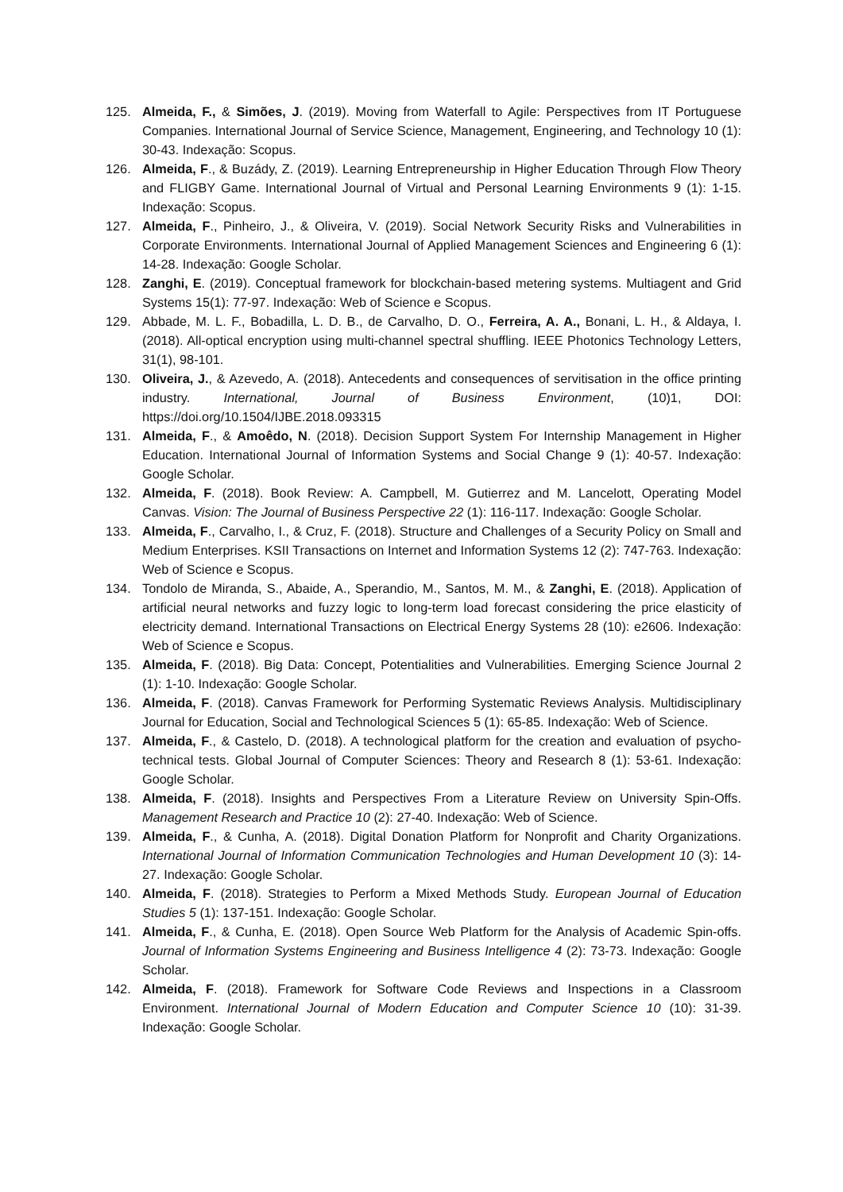125. Almeida, F., & Simões, J. (2019). Moving from Waterfall to Agile: Perspectives from IT Portuguese Companies. International Journal of Service Science, Management, Engineering, and Technology 10 (1): 30-43. Indexação: Scopus.
126. Almeida, F., & Buzády, Z. (2019). Learning Entrepreneurship in Higher Education Through Flow Theory and FLIGBY Game. International Journal of Virtual and Personal Learning Environments 9 (1): 1-15. Indexação: Scopus.
127. Almeida, F., Pinheiro, J., & Oliveira, V. (2019). Social Network Security Risks and Vulnerabilities in Corporate Environments. International Journal of Applied Management Sciences and Engineering 6 (1): 14-28. Indexação: Google Scholar.
128. Zanghi, E. (2019). Conceptual framework for blockchain-based metering systems. Multiagent and Grid Systems 15(1): 77-97. Indexação: Web of Science e Scopus.
129. Abbade, M. L. F., Bobadilla, L. D. B., de Carvalho, D. O., Ferreira, A. A., Bonani, L. H., & Aldaya, I. (2018). All-optical encryption using multi-channel spectral shuffling. IEEE Photonics Technology Letters, 31(1), 98-101.
130. Oliveira, J., & Azevedo, A. (2018). Antecedents and consequences of servitisation in the office printing industry. International, Journal of Business Environment, (10)1, DOI: https://doi.org/10.1504/IJBE.2018.093315
131. Almeida, F., & Amoêdo, N. (2018). Decision Support System For Internship Management in Higher Education. International Journal of Information Systems and Social Change 9 (1): 40-57. Indexação: Google Scholar.
132. Almeida, F. (2018). Book Review: A. Campbell, M. Gutierrez and M. Lancelott, Operating Model Canvas. Vision: The Journal of Business Perspective 22 (1): 116-117. Indexação: Google Scholar.
133. Almeida, F., Carvalho, I., & Cruz, F. (2018). Structure and Challenges of a Security Policy on Small and Medium Enterprises. KSII Transactions on Internet and Information Systems 12 (2): 747-763. Indexação: Web of Science e Scopus.
134. Tondolo de Miranda, S., Abaide, A., Sperandio, M., Santos, M. M., & Zanghi, E. (2018). Application of artificial neural networks and fuzzy logic to long-term load forecast considering the price elasticity of electricity demand. International Transactions on Electrical Energy Systems 28 (10): e2606. Indexação: Web of Science e Scopus.
135. Almeida, F. (2018). Big Data: Concept, Potentialities and Vulnerabilities. Emerging Science Journal 2 (1): 1-10. Indexação: Google Scholar.
136. Almeida, F. (2018). Canvas Framework for Performing Systematic Reviews Analysis. Multidisciplinary Journal for Education, Social and Technological Sciences 5 (1): 65-85. Indexação: Web of Science.
137. Almeida, F., & Castelo, D. (2018). A technological platform for the creation and evaluation of psycho-technical tests. Global Journal of Computer Sciences: Theory and Research 8 (1): 53-61. Indexação: Google Scholar.
138. Almeida, F. (2018). Insights and Perspectives From a Literature Review on University Spin-Offs. Management Research and Practice 10 (2): 27-40. Indexação: Web of Science.
139. Almeida, F., & Cunha, A. (2018). Digital Donation Platform for Nonprofit and Charity Organizations. International Journal of Information Communication Technologies and Human Development 10 (3): 14-27. Indexação: Google Scholar.
140. Almeida, F. (2018). Strategies to Perform a Mixed Methods Study. European Journal of Education Studies 5 (1): 137-151. Indexação: Google Scholar.
141. Almeida, F., & Cunha, E. (2018). Open Source Web Platform for the Analysis of Academic Spin-offs. Journal of Information Systems Engineering and Business Intelligence 4 (2): 73-73. Indexação: Google Scholar.
142. Almeida, F. (2018). Framework for Software Code Reviews and Inspections in a Classroom Environment. International Journal of Modern Education and Computer Science 10 (10): 31-39. Indexação: Google Scholar.